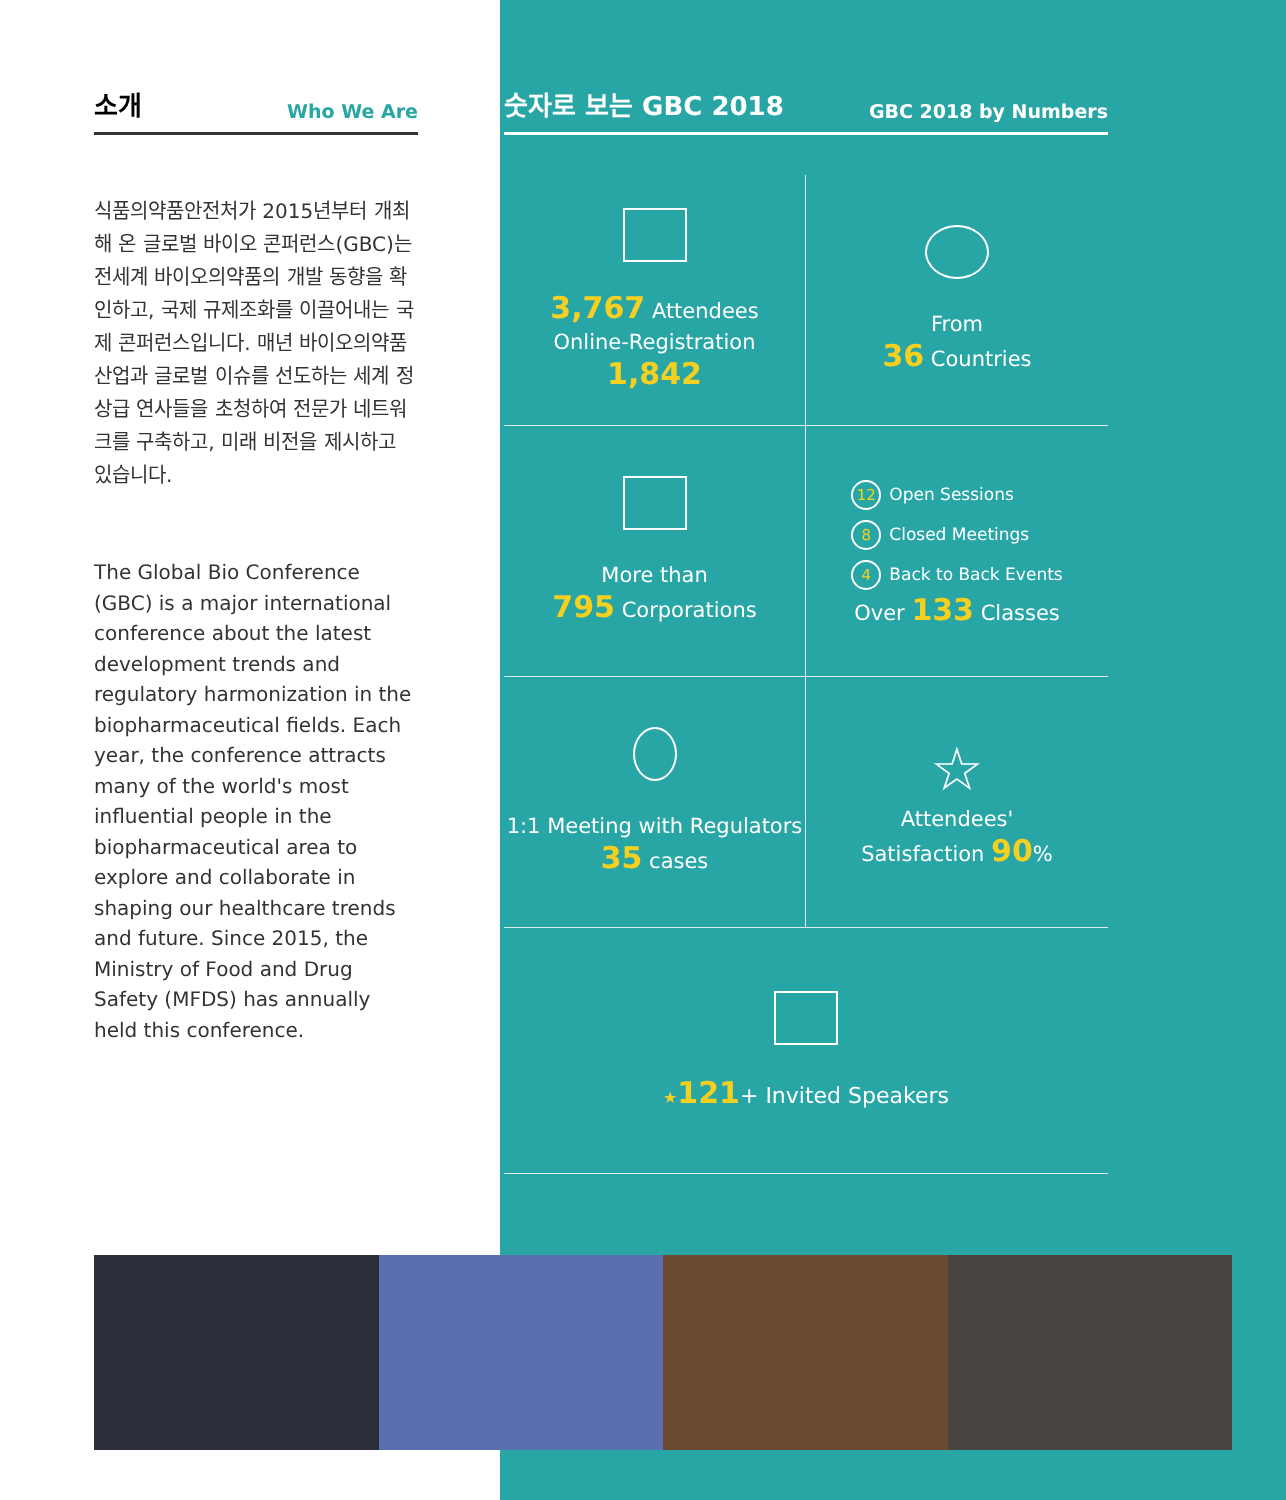소개 Who We Are
식품의약품안전처가 2015년부터 개최해 온 글로벌 바이오 콘퍼런스(GBC)는 전세계 바이오의약품의 개발 동향을 확인하고, 국제 규제조화를 이끌어내는 국제 콘퍼런스입니다. 매년 바이오의약품산업과 글로벌 이슈를 선도하는 세계 정상급 연사들을 초청하여 전문가 네트워크를 구축하고, 미래 비전을 제시하고 있습니다.
The Global Bio Conference (GBC) is a major international conference about the latest development trends and regulatory harmonization in the biopharmaceutical fields. Each year, the conference attracts many of the world's most influential people in the biopharmaceutical area to explore and collaborate in shaping our healthcare trends and future. Since 2015, the Ministry of Food and Drug Safety (MFDS) has annually held this conference.
숫자로 보는 GBC 2018 GBC 2018 by Numbers
3,767 Attendees
Online-Registration 1,842
From
36 Countries
More than
795 Corporations
12 Open Sessions
8 Closed Meetings
4 Back to Back Events
Over 133 Classes
1:1 Meeting with Regulators
35 cases
☆
Attendees'
Satisfaction 90%
★121+ Invited Speakers